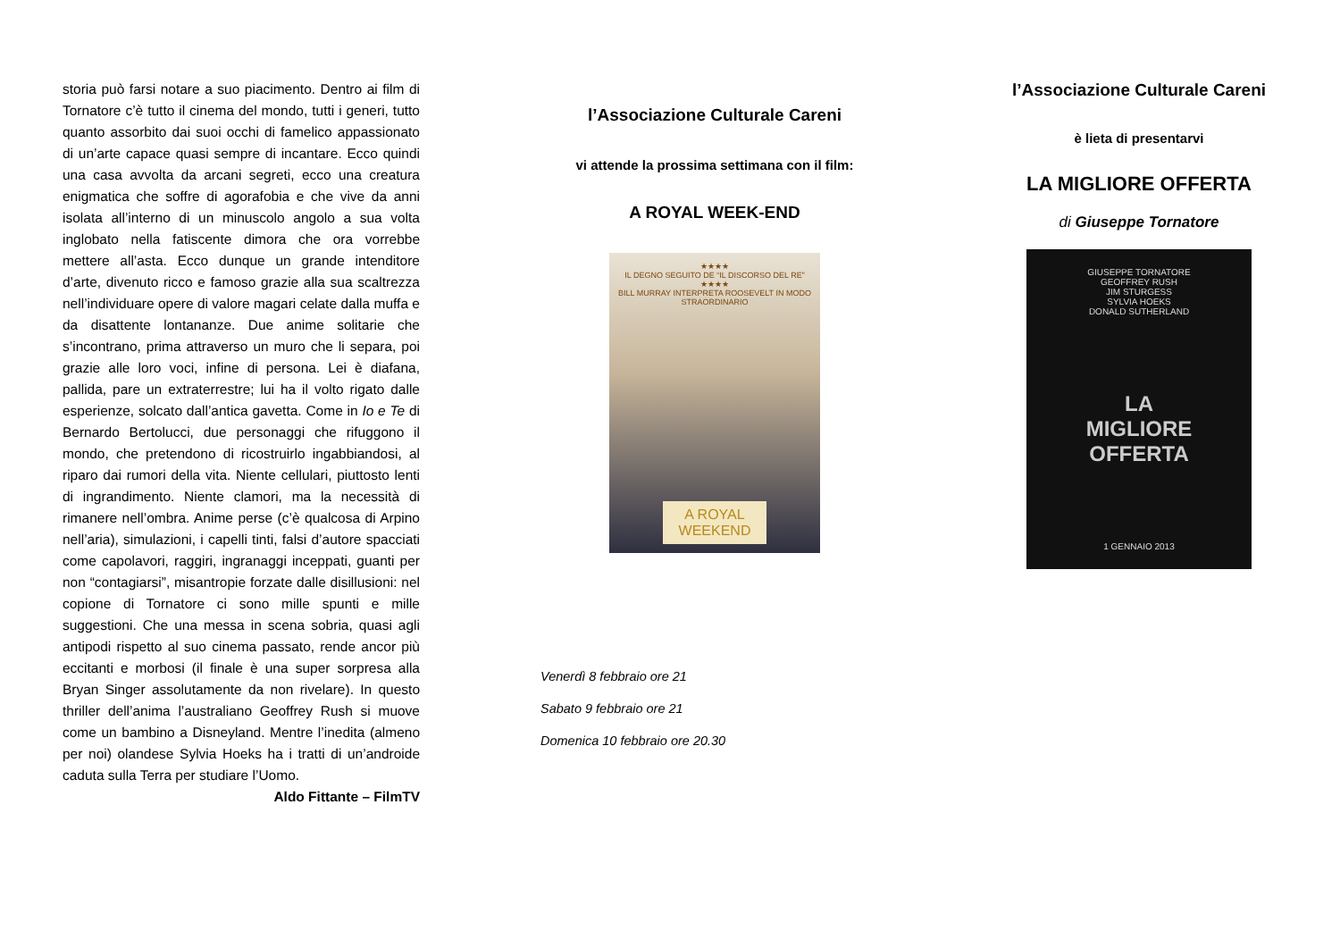storia può farsi notare a suo piacimento. Dentro ai film di Tornatore c’è tutto il cinema del mondo, tutti i generi, tutto quanto assorbito dai suoi occhi di famelico appassionato di un’arte capace quasi sempre di incantare. Ecco quindi una casa avvolta da arcani segreti, ecco una creatura enigmatica che soffre di agorafobia e che vive da anni isolata all’interno di un minuscolo angolo a sua volta inglobato nella fatiscente dimora che ora vorrebbe mettere all’asta. Ecco dunque un grande intenditore d’arte, divenuto ricco e famoso grazie alla sua scaltrezza nell’individuare opere di valore magari celate dalla muffa e da disattente lontananze. Due anime solitarie che s’incontrano, prima attraverso un muro che li separa, poi grazie alle loro voci, infine di persona. Lei è diafana, pallida, pare un extraterrestre; lui ha il volto rigato dalle esperienze, solcato dall’antica gavetta. Come in Io e Te di Bernardo Bertolucci, due personaggi che rifuggono il mondo, che pretendono di ricostruirlo ingabbiandosi, al riparo dai rumori della vita. Niente cellulari, piuttosto lenti di ingrandimento. Niente clamori, ma la necessità di rimanere nell’ombra. Anime perse (c’è qualcosa di Arpino nell’aria), simulazioni, i capelli tinti, falsi d’autore spacciati come capolavori, raggiri, ingranaggi inceppati, guanti per non “contagiarsi”, misantropie forzate dalle disillusioni: nel copione di Tornatore ci sono mille spunti e mille suggestioni. Che una messa in scena sobria, quasi agli antipodi rispetto al suo cinema passato, rende ancor più eccitanti e morbosi (il finale è una super sorpresa alla Bryan Singer assolutamente da non rivelare). In questo thriller dell’anima l’australiano Geoffrey Rush si muove come un bambino a Disneyland. Mentre l’inedita (almeno per noi) olandese Sylvia Hoeks ha i tratti di un’androide caduta sulla Terra per studiare l’Uomo.
Aldo Fittante – FilmTV
l’Associazione Culturale Careni
vi attende la prossima settimana con il film:
A ROYAL WEEK-END
★★★★
IL DEGNO SEGUITO DE “IL DISCORSO DEL RE”
★★★★
BILL MURRAY INTERPRETA ROOSEVELT IN MODO STRAORDINARIO
A ROYAL
WEEKEND
Venerdì 8 febbraio ore 21
Sabato 9 febbraio ore 21
Domenica 10 febbraio ore 20.30
l’Associazione Culturale Careni
è lieta di presentarvi
LA MIGLIORE OFFERTA
di Giuseppe Tornatore
GIUSEPPE TORNATORE
GEOFFREY RUSH
JIM STURGESS
SYLVIA HOEKS
DONALD SUTHERLAND
LA
MIGLIORE
OFFERTA
1 GENNAIO 2013